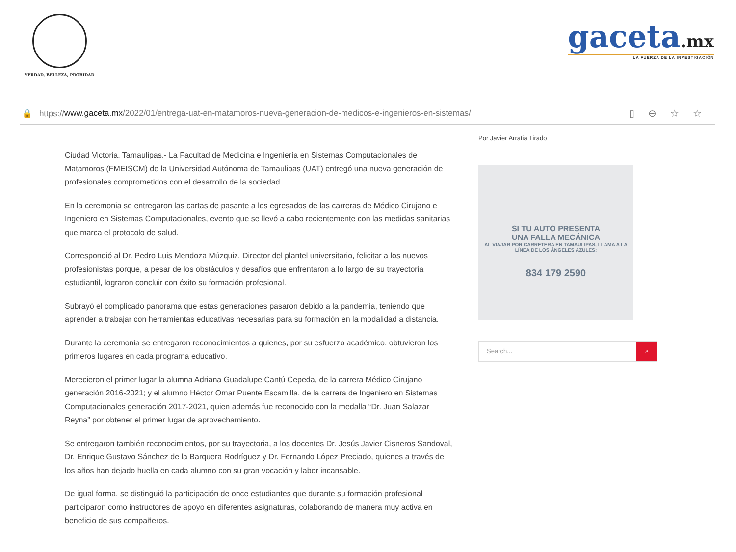VERDAD, BELLEZA, PROBIDAD
gaceta.mx
LA FUERZA DE LA INVESTIGACIÓN
🔒 https:// www.gaceta.mx /2022/01/entrega-uat-en-matamoros-nueva-generacion-de-medicos-e-ingenieros-en-sistemas/ ▯⊖☆☆
Ciudad Victoria, Tamaulipas.- La Facultad de Medicina e Ingeniería en Sistemas Computacionales de Matamoros (FMEISCM) de la Universidad Autónoma de Tamaulipas (UAT) entregó una nueva generación de profesionales comprometidos con el desarrollo de la sociedad.
En la ceremonia se entregaron las cartas de pasante a los egresados de las carreras de Médico Cirujano e Ingeniero en Sistemas Computacionales, evento que se llevó a cabo recientemente con las medidas sanitarias que marca el protocolo de salud.
Correspondió al Dr. Pedro Luis Mendoza Múzquiz, Director del plantel universitario, felicitar a los nuevos profesionistas porque, a pesar de los obstáculos y desafíos que enfrentaron a lo largo de su trayectoria estudiantil, lograron concluir con éxito su formación profesional.
Subrayó el complicado panorama que estas generaciones pasaron debido a la pandemia, teniendo que aprender a trabajar con herramientas educativas necesarias para su formación en la modalidad a distancia.
Durante la ceremonia se entregaron reconocimientos a quienes, por su esfuerzo académico, obtuvieron los primeros lugares en cada programa educativo.
Merecieron el primer lugar la alumna Adriana Guadalupe Cantú Cepeda, de la carrera Médico Cirujano generación 2016-2021; y el alumno Héctor Omar Puente Escamilla, de la carrera de Ingeniero en Sistemas Computacionales generación 2017-2021, quien además fue reconocido con la medalla “Dr. Juan Salazar Reyna” por obtener el primer lugar de aprovechamiento.
Se entregaron también reconocimientos, por su trayectoria, a los docentes Dr. Jesús Javier Cisneros Sandoval, Dr. Enrique Gustavo Sánchez de la Barquera Rodríguez y Dr. Fernando López Preciado, quienes a través de los años han dejado huella en cada alumno con su gran vocación y labor incansable.
De igual forma, se distinguió la participación de once estudiantes que durante su formación profesional participaron como instructores de apoyo en diferentes asignaturas, colaborando de manera muy activa en beneficio de sus compañeros.
Por Javier Arratia Tirado
SI TU AUTO PRESENTA
UNA FALLA MECÁNICA
AL VIAJAR POR CARRETERA EN TAMAULIPAS, LLAMA A LA LÍNEA DE LOS ÁNGELES AZULES:
834 179 2590
Search...
⌕